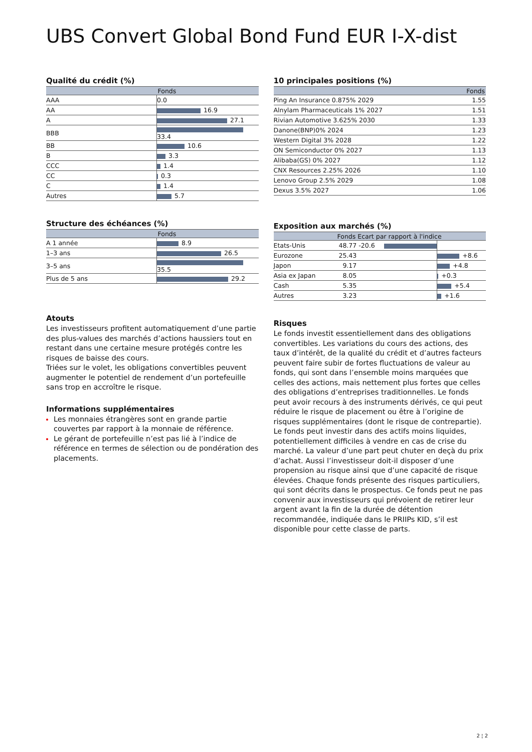UBS Convert Global Bond Fund EUR I-X-dist
Qualité du crédit (%)
| | Fonds |
| --- | --- |
| AAA | 0.0 |
| AA | 16.9 |
| A | 27.1 |
| BBB | 33.4 |
| BB | 10.6 |
| B | 3.3 |
| CCC | 1.4 |
| CC | 0.3 |
| C | 1.4 |
| Autres | 5.7 |
Structure des échéances (%)
| | Fonds |
| --- | --- |
| A 1 année | 8.9 |
| 1–3 ans | 26.5 |
| 3–5 ans | 35.5 |
| Plus de 5 ans | 29.2 |
Atouts
Les investisseurs profitent automatiquement d’une partie des plus-values des marchés d’actions haussiers tout en restant dans une certaine mesure protégés contre les risques de baisse des cours.
Triées sur le volet, les obligations convertibles peuvent augmenter le potentiel de rendement d’un portefeuille sans trop en accroître le risque.
Informations supplémentaires
Les monnaies étrangères sont en grande partie couvertes par rapport à la monnaie de référence.
Le gérant de portefeuille n’est pas lié à l’indice de référence en termes de sélection ou de pondération des placements.
10 principales positions (%)
| | Fonds |
| --- | --- |
| Ping An Insurance 0.875% 2029 | 1.55 |
| Alnylam Pharmaceuticals 1% 2027 | 1.51 |
| Rivian Automotive 3.625% 2030 | 1.33 |
| Danone(BNP)0% 2024 | 1.23 |
| Western Digital 3% 2028 | 1.22 |
| ON Semiconductor 0% 2027 | 1.13 |
| Alibaba(GS) 0% 2027 | 1.12 |
| CNX Resources 2.25% 2026 | 1.10 |
| Lenovo Group 2.5% 2029 | 1.08 |
| Dexus 3.5% 2027 | 1.06 |
Exposition aux marchés (%)
| | Fonds | Ecart par rapport à l'indice | | |
| --- | --- | --- | --- | --- |
| Etats-Unis | 48.77 | -20.6 | | |
| Eurozone | 25.43 | | | +8.6 |
| Japon | 9.17 | | | +4.8 |
| Asia ex Japan | 8.05 | | | +0.3 |
| Cash | 5.35 | | | +5.4 |
| Autres | 3.23 | | | +1.6 |
Risques
Le fonds investit essentiellement dans des obligations convertibles. Les variations du cours des actions, des taux d’intérêt, de la qualité du crédit et d’autres facteurs peuvent faire subir de fortes fluctuations de valeur au fonds, qui sont dans l’ensemble moins marquées que celles des actions, mais nettement plus fortes que celles des obligations d’entreprises traditionnelles. Le fonds peut avoir recours à des instruments dérivés, ce qui peut réduire le risque de placement ou être à l’origine de risques supplémentaires (dont le risque de contrepartie). Le fonds peut investir dans des actifs moins liquides, potentiellement difficiles à vendre en cas de crise du marché. La valeur d’une part peut chuter en deçà du prix d’achat. Aussi l’investisseur doit-il disposer d’une propension au risque ainsi que d’une capacité de risque élevées. Chaque fonds présente des risques particuliers, qui sont décrits dans le prospectus. Ce fonds peut ne pas convenir aux investisseurs qui prévoient de retirer leur argent avant la fin de la durée de détention recommandée, indiquée dans le PRIIPs KID, s’il est disponible pour cette classe de parts.
2 ¦ 2